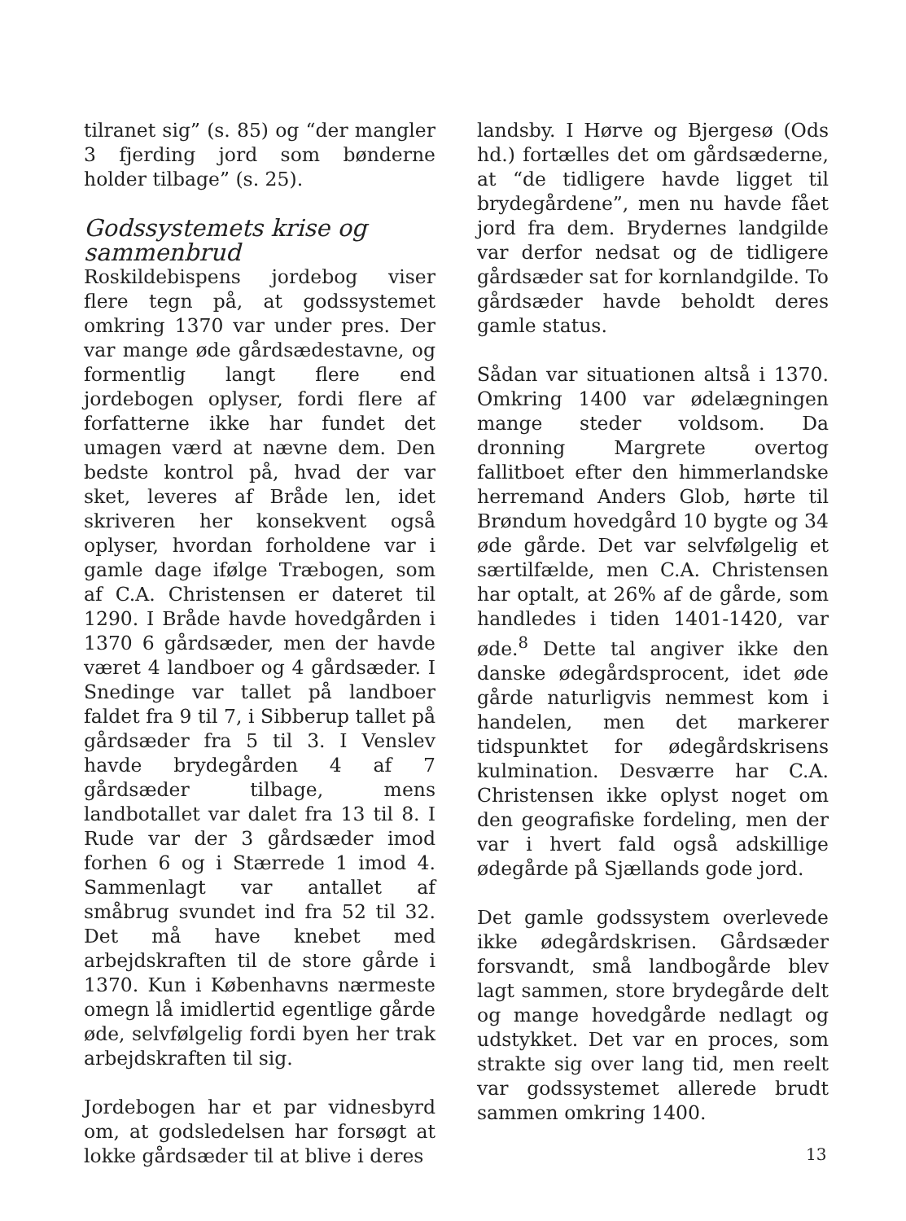tilranet sig” (s. 85) og “der mangler 3 fjerding jord som bønderne holder tilbage” (s. 25).
Godssystemets krise og sammenbrud
Roskildebispens jordebog viser flere tegn på, at godssystemet omkring 1370 var under pres. Der var mange øde gårdsædestavne, og formentlig langt flere end jordebogen oplyser, fordi flere af forfatterne ikke har fundet det umagen værd at nævne dem. Den bedste kontrol på, hvad der var sket, leveres af Bråde len, idet skriveren her konsekvent også oplyser, hvordan forholdene var i gamle dage ifølge Træbogen, som af C.A. Christensen er dateret til 1290. I Bråde havde hovedgården i 1370 6 gårdsæder, men der havde været 4 landboer og 4 gårdsæder. I Snedinge var tallet på landboer faldet fra 9 til 7, i Sibberup tallet på gårdsæder fra 5 til 3. I Venslev havde brydegården 4 af 7 gårdsæder tilbage, mens landbotallet var dalet fra 13 til 8. I Rude var der 3 gårdsæder imod forhen 6 og i Stærrede 1 imod 4. Sammenlagt var antallet af småbrug svundet ind fra 52 til 32. Det må have knebet med arbejdskraften til de store gårde i 1370. Kun i Københavns nærmeste omegn lå imidlertid egentlige gårde øde, selvfølgelig fordi byen her trak arbejdskraften til sig.
Jordebogen har et par vidnesbyrd om, at godsledelsen har forsøgt at lokke gårdsæder til at blive i deres
landsby. I Hørve og Bjergesø (Ods hd.) fortælles det om gårdsæderne, at “de tidligere havde ligget til brydegårdene”, men nu havde fået jord fra dem. Brydernes landgilde var derfor nedsat og de tidligere gårdsæder sat for kornlandgilde. To gårdsæder havde beholdt deres gamle status.
Sådan var situationen altså i 1370. Omkring 1400 var ødelægningen mange steder voldsom. Da dronning Margrete overtog fallitboet efter den himmerlandske herremand Anders Glob, hørte til Brøndum hovedgård 10 bygte og 34 øde gårde. Det var selvfølgelig et særtilfælde, men C.A. Christensen har optalt, at 26% af de gårde, som handledes i tiden 1401-1420, var øde.<sup>8</sup> Dette tal angiver ikke den danske ødegårdsprocent, idet øde gårde naturligvis nemmest kom i handelen, men det markerer tidspunktet for ødegårdskrisens kulmination. Desværre har C.A. Christensen ikke oplyst noget om den geografiske fordeling, men der var i hvert fald også adskillige ødegårde på Sjællands gode jord.
Det gamle godssystem overlevede ikke ødegårdskrisen. Gårdsæder forsvandt, små landbogårde blev lagt sammen, store brydegårde delt og mange hovedgårde nedlagt og udstykket. Det var en proces, som strakte sig over lang tid, men reelt var godssystemet allerede brudt sammen omkring 1400.
13